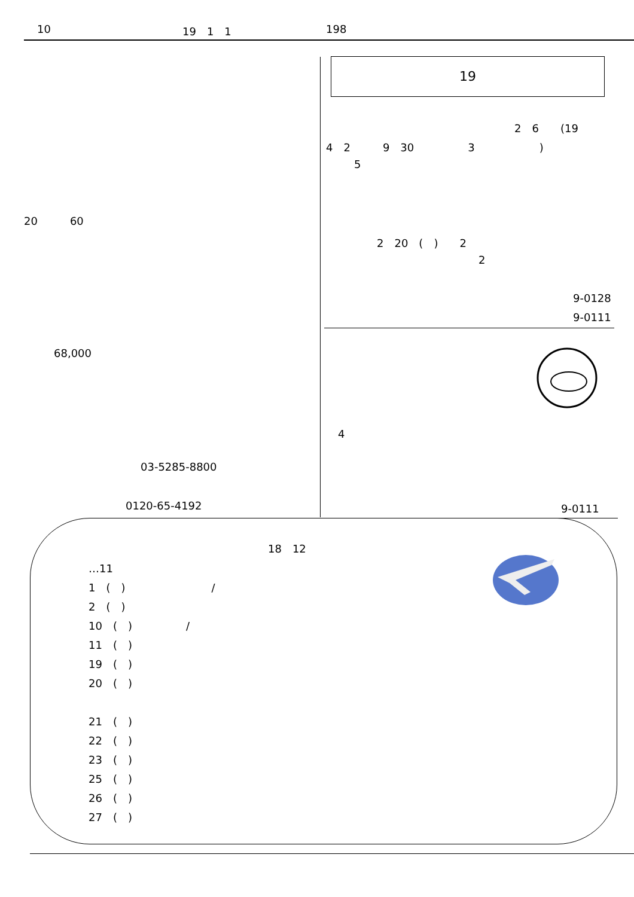10 19　1　1 198
20　　　60
68,000
03-5285-8800
0120-65-4192
19
2　6　　(19
4　2　　　9　30　　　　　3　　　　　　)
5
2　20　(　)　　2
2
9-0128
9-0111
4
9-0111
18　12
…11
1　(　)　　　　　　　　/
2　(　)
10　(　)　　　　　/
11　(　)
19　(　)
20　(　)
21　(　)
22　(　)
23　(　)
25　(　)
26　(　)
27　(　)